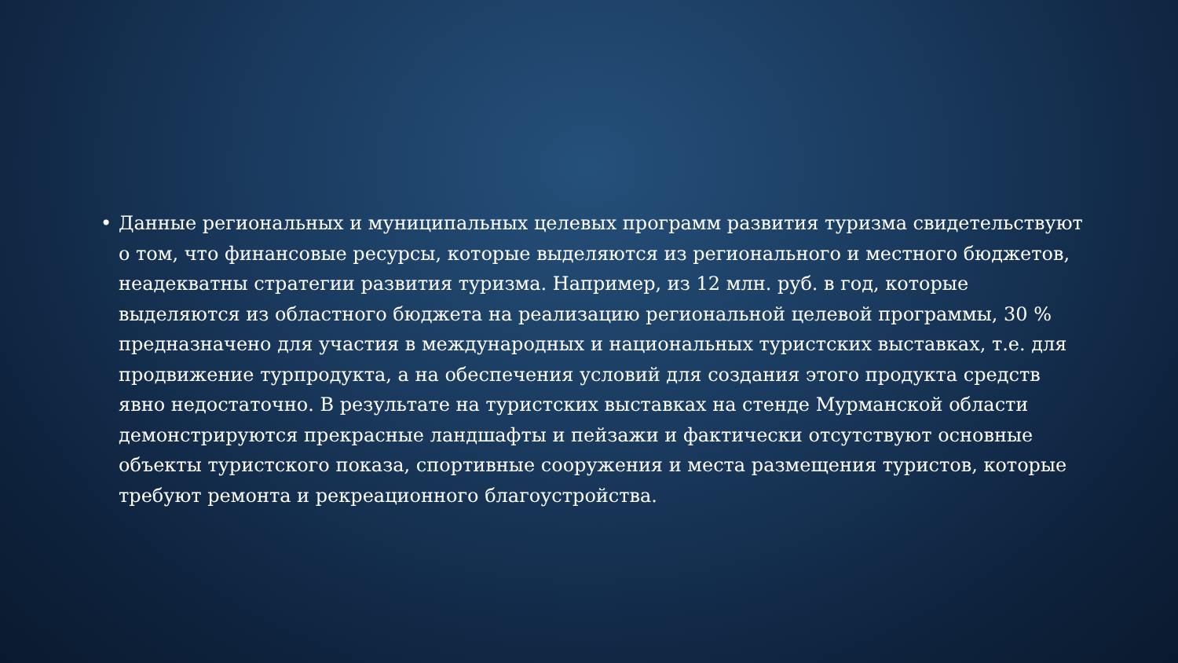• Данные региональных и муниципальных целевых программ развития туризма свидетельствуют о том, что финансовые ресурсы, которые выделяются из регионального и местного бюджетов, неадекватны стратегии развития туризма. Например, из 12 млн. руб. в год, которые выделяются из областного бюджета на реализацию региональной целевой программы, 30 % предназначено для участия в международных и национальных туристских выставках, т.е. для продвижение турпродукта, а на обеспечения условий для создания этого продукта средств явно недостаточно. В результате на туристских выставках на стенде Мурманской области демонстрируются прекрасные ландшафты и пейзажи и фактически отсутствуют основные объекты туристского показа, спортивные сооружения и места размещения туристов, которые требуют ремонта и рекреационного благоустройства.